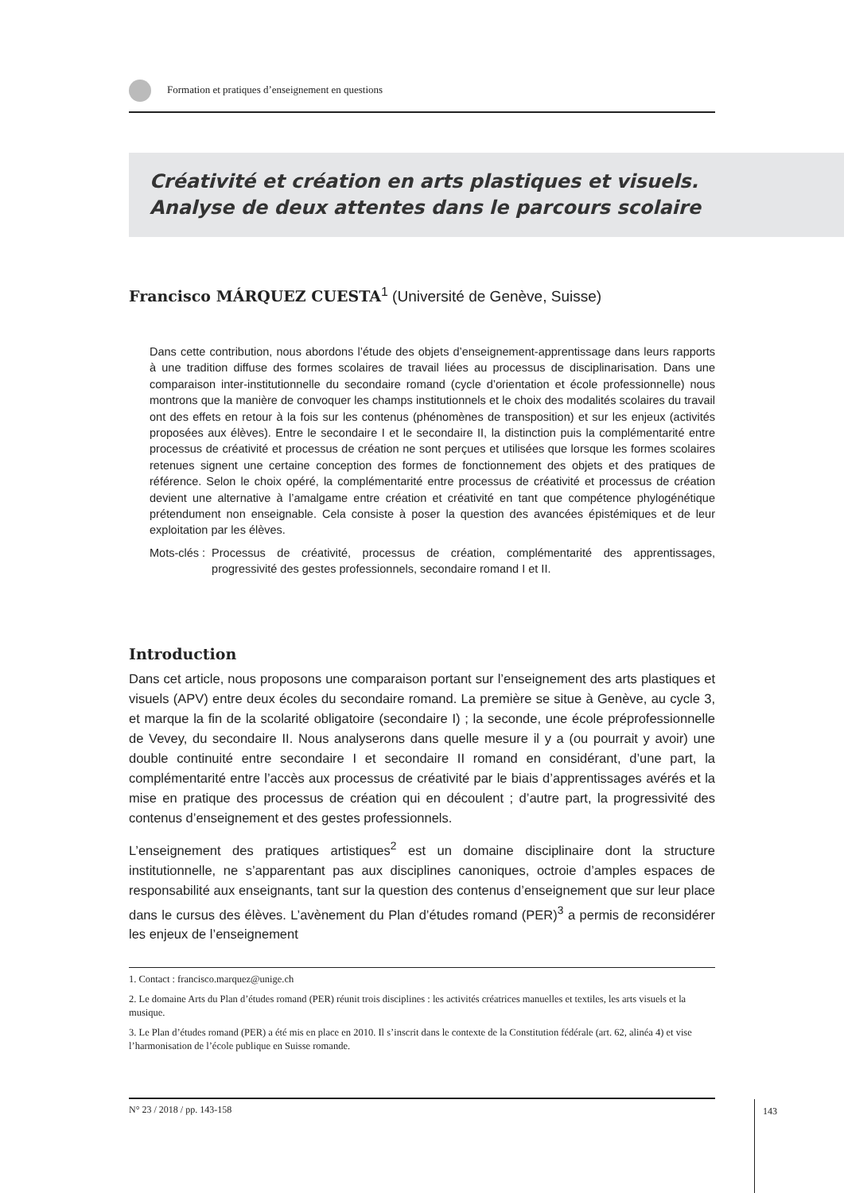Formation et pratiques d’enseignement en questions
Créativité et création en arts plastiques et visuels.
Analyse de deux attentes dans le parcours scolaire
Francisco MÁRQUEZ CUESTA<sup>1</sup> (Université de Genève, Suisse)
Dans cette contribution, nous abordons l’étude des objets d’enseignement-apprentissage dans leurs rapports à une tradition diffuse des formes scolaires de travail liées au processus de disciplinarisation. Dans une comparaison inter-institutionnelle du secondaire romand (cycle d’orientation et école professionnelle) nous montrons que la manière de convoquer les champs institutionnels et le choix des modalités scolaires du travail ont des effets en retour à la fois sur les contenus (phénomènes de transposition) et sur les enjeux (activités proposées aux élèves). Entre le secondaire I et le secondaire II, la distinction puis la complémentarité entre processus de créativité et processus de création ne sont perçues et utilisées que lorsque les formes scolaires retenues signent une certaine conception des formes de fonctionnement des objets et des pratiques de référence. Selon le choix opéré, la complémentarité entre processus de créativité et processus de création devient une alternative à l’amalgame entre création et créativité en tant que compétence phylogénétique prétendument non enseignable. Cela consiste à poser la question des avancées épistémiques et de leur exploitation par les élèves.
Mots-clés : Processus de créativité, processus de création, complémentarité des apprentissages, progressivité des gestes professionnels, secondaire romand I et II.
Introduction
Dans cet article, nous proposons une comparaison portant sur l’enseignement des arts plastiques et visuels (APV) entre deux écoles du secondaire romand. La première se situe à Genève, au cycle 3, et marque la fin de la scolarité obligatoire (secondaire I) ; la seconde, une école préprofessionnelle de Vevey, du secondaire II. Nous analyserons dans quelle mesure il y a (ou pourrait y avoir) une double continuité entre secondaire I et secondaire II romand en considérant, d’une part, la complémentarité entre l’accès aux processus de créativité par le biais d’apprentissages avérés et la mise en pratique des processus de création qui en découlent ; d’autre part, la progressivité des contenus d’enseignement et des gestes professionnels.
L’enseignement des pratiques artistiques<sup>2</sup> est un domaine disciplinaire dont la structure institutionnelle, ne s’apparentant pas aux disciplines canoniques, octroie d’amples espaces de responsabilité aux enseignants, tant sur la question des contenus d’enseignement que sur leur place dans le cursus des élèves. L’avènement du Plan d’études romand (PER)<sup>3</sup> a permis de reconsidérer les enjeux de l’enseignement
1. Contact : francisco.marquez@unige.ch
2. Le domaine Arts du Plan d’études romand (PER) réunit trois disciplines : les activités créatrices manuelles et textiles, les arts visuels et la musique.
3. Le Plan d’études romand (PER) a été mis en place en 2010. Il s’inscrit dans le contexte de la Constitution fédérale (art. 62, alinéa 4) et vise l’harmonisation de l’école publique en Suisse romande.
N° 23 / 2018 / pp. 143-158 143